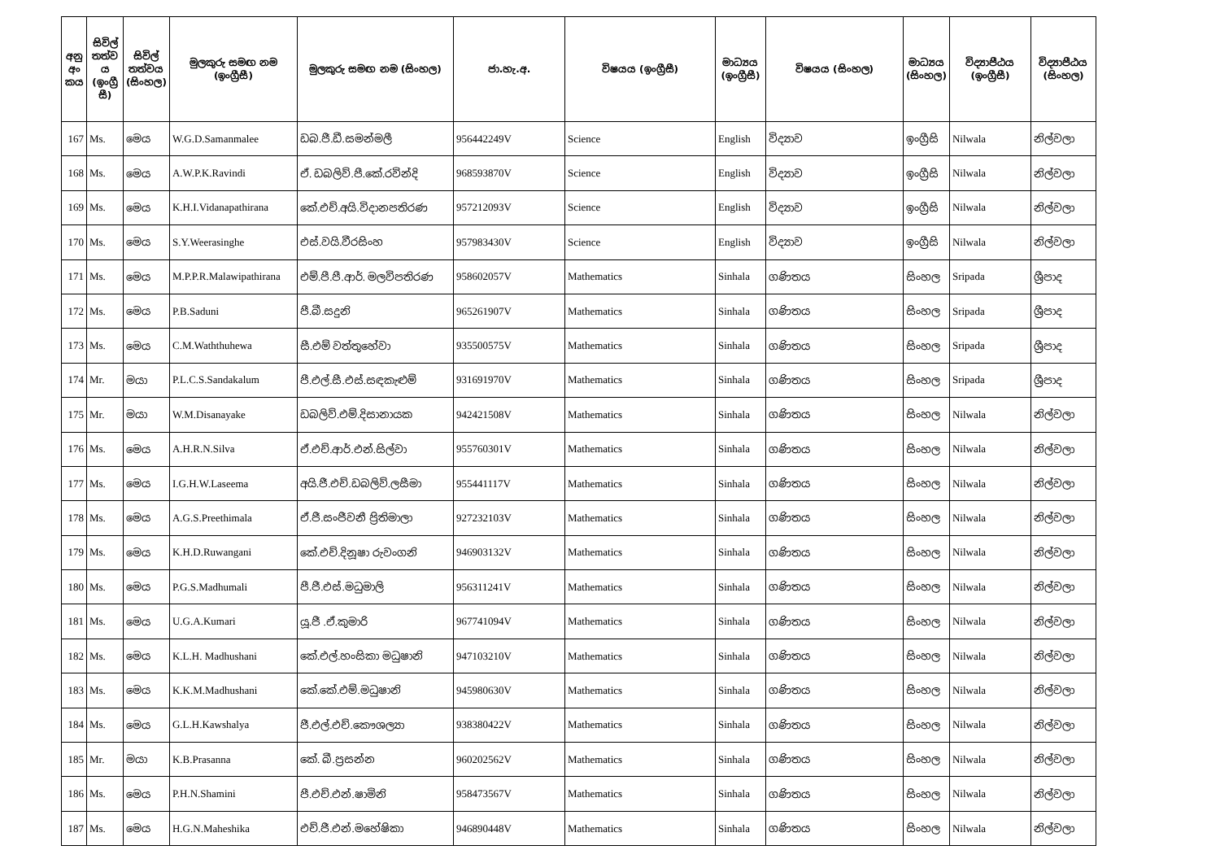| අනු අං කය | සිවිල් තත්ව ය (ඉංග්‍රී සී) | සිවිල් තත්වය (සිංහල) | මුලකුරු සමඟ නම (ඉංග්‍රීසී) | මුලකුරු සමඟ නම (සිංහල) | ජා.හැ.අ. | විෂයය (ඉංග්‍රීසී) | මාධ්‍යය (ඉංග්‍රීසී) | විෂයය (සිංහල) | මාධ්‍යය (සිංහල) | විද්‍යාපීඨය (ඉංග්‍රීසී) | විද්‍යාපීඨය (සිංහල) |
| --- | --- | --- | --- | --- | --- | --- | --- | --- | --- | --- | --- |
| 167 | Ms. | මෙය | W.G.D.Samanmalee | ඩබ.ජී.ඩී.සමන්මලී | 956442249V | Science | English | විද්‍යාව | ඉංග්‍රීසි | Nilwala | නිල්වලා |
| 168 | Ms. | මෙය | A.W.P.K.Ravindi | ඒ. ඩබලිව්.පී.කේ.රවින්දි | 968593870V | Science | English | විද්‍යාව | ඉංග්‍රීසි | Nilwala | නිල්වලා |
| 169 | Ms. | මෙය | K.H.I.Vidanapathirana | කේ.එච්.අයි.විදානපතිරණ | 957212093V | Science | English | විද්‍යාව | ඉංග්‍රීසි | Nilwala | නිල්වලා |
| 170 | Ms. | මෙය | S.Y.Weerasinghe | එස්.වයි.වීරසිංහ | 957983430V | Science | English | විද්‍යාව | ඉංග්‍රීසි | Nilwala | නිල්වලා |
| 171 | Ms. | මෙය | M.P.P.R.Malawipathirana | එම්.පී.පී.ආර්. මලවිපතිරණ | 958602057V | Mathematics | Sinhala | ගණිතය | සිංහල | Sripada | ශ්‍රීපාද |
| 172 | Ms. | මෙය | P.B.Saduni | පී.බී.සදුනි | 965261907V | Mathematics | Sinhala | ගණිතය | සිංහල | Sripada | ශ්‍රීපාද |
| 173 | Ms. | මෙය | C.M.Waththuhewa | සී.එම් වත්තුහේවා | 935500575V | Mathematics | Sinhala | ගණිතය | සිංහල | Sripada | ශ්‍රීපාද |
| 174 | Mr. | මයා | P.L.C.S.Sandakalum | පී.එල්.සී.එස්.සඳකැළුම් | 931691970V | Mathematics | Sinhala | ගණිතය | සිංහල | Sripada | ශ්‍රීපාද |
| 175 | Mr. | මයා | W.M.Disanayake | ඩබලිව්.එම්.දිසානායක | 942421508V | Mathematics | Sinhala | ගණිතය | සිංහල | Nilwala | නිල්වලා |
| 176 | Ms. | මෙය | A.H.R.N.Silva | ඒ.එච්.ආර්.එන්.සිල්වා | 955760301V | Mathematics | Sinhala | ගණිතය | සිංහල | Nilwala | නිල්වලා |
| 177 | Ms. | මෙය | I.G.H.W.Laseema | අයි.ජී.එච්.ඩබලිව්.ලසීමා | 955441117V | Mathematics | Sinhala | ගණිතය | සිංහල | Nilwala | නිල්වලා |
| 178 | Ms. | මෙය | A.G.S.Preethimala | ඒ.ජී.සංජීවනී ප්‍රිතිමාලා | 927232103V | Mathematics | Sinhala | ගණිතය | සිංහල | Nilwala | නිල්වලා |
| 179 | Ms. | මෙය | K.H.D.Ruwangani | කේ.එච්.දිනූෂා රුවංගනි | 946903132V | Mathematics | Sinhala | ගණිතය | සිංහල | Nilwala | නිල්වලා |
| 180 | Ms. | මෙය | P.G.S.Madhumali | පී.ජී.එස්.මධුමාලි | 956311241V | Mathematics | Sinhala | ගණිතය | සිංහල | Nilwala | නිල්වලා |
| 181 | Ms. | මෙය | U.G.A.Kumari | යූ.ජී .ඒ.කුමාරි | 967741094V | Mathematics | Sinhala | ගණිතය | සිංහල | Nilwala | නිල්වලා |
| 182 | Ms. | මෙය | K.L.H. Madhushani | කේ.එල්.හංසිකා මධුෂානි | 947103210V | Mathematics | Sinhala | ගණිතය | සිංහල | Nilwala | නිල්වලා |
| 183 | Ms. | මෙය | K.K.M.Madhushani | කේ.කේ.එම්.මධුෂානි | 945980630V | Mathematics | Sinhala | ගණිතය | සිංහල | Nilwala | නිල්වලා |
| 184 | Ms. | මෙය | G.L.H.Kawshalya | ජී.එල්.එච්.කෞශල්‍යා | 938380422V | Mathematics | Sinhala | ගණිතය | සිංහල | Nilwala | නිල්වලා |
| 185 | Mr. | මයා | K.B.Prasanna | කේ. බී.ප්‍රසන්න | 960202562V | Mathematics | Sinhala | ගණිතය | සිංහල | Nilwala | නිල්වලා |
| 186 | Ms. | මෙය | P.H.N.Shamini | පී.එච්.එන්.ෂාමිනි | 958473567V | Mathematics | Sinhala | ගණිතය | සිංහල | Nilwala | නිල්වලා |
| 187 | Ms. | මෙය | H.G.N.Maheshika | එච්.ජී.එන්.මහේෂිකා | 946890448V | Mathematics | Sinhala | ගණිතය | සිංහල | Nilwala | නිල්වලා |